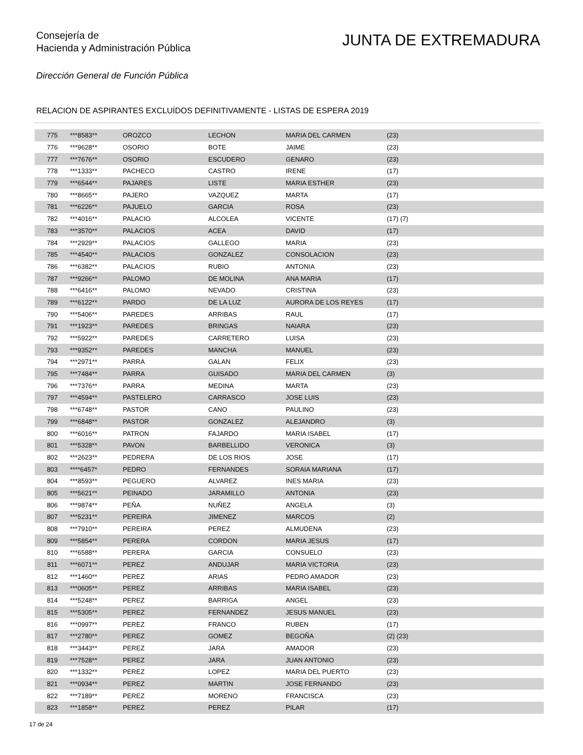Consejería de
Hacienda y Administración Pública
JUNTA DE EXTREMADURA
Dirección General de Función Pública
RELACION DE ASPIRANTES EXCLUÍDOS DEFINITIVAMENTE - LISTAS DE ESPERA 2019
| 775 | ***8583** | OROZCO | LECHON | MARIA DEL CARMEN | (23) |
| 776 | ***9628** | OSORIO | BOTE | JAIME | (23) |
| 777 | ***7676** | OSORIO | ESCUDERO | GENARO | (23) |
| 778 | ***1333** | PACHECO | CASTRO | IRENE | (17) |
| 779 | ***6544** | PAJARES | LISTE | MARIA ESTHER | (23) |
| 780 | ***8665** | PAJERO | VAZQUEZ | MARTA | (17) |
| 781 | ***6226** | PAJUELO | GARCIA | ROSA | (23) |
| 782 | ***4016** | PALACIO | ALCOLEA | VICENTE | (17) (7) |
| 783 | ***3570** | PALACIOS | ACEA | DAVID | (17) |
| 784 | ***2929** | PALACIOS | GALLEGO | MARIA | (23) |
| 785 | ***4540** | PALACIOS | GONZALEZ | CONSOLACION | (23) |
| 786 | ***6382** | PALACIOS | RUBIO | ANTONIA | (23) |
| 787 | ***9266** | PALOMO | DE MOLINA | ANA MARIA | (17) |
| 788 | ***6416** | PALOMO | NEVADO | CRISTINA | (23) |
| 789 | ***6122** | PARDO | DE LA LUZ | AURORA DE LOS REYES | (17) |
| 790 | ***5406** | PAREDES | ARRIBAS | RAUL | (17) |
| 791 | ***1923** | PAREDES | BRINGAS | NAIARA | (23) |
| 792 | ***5922** | PAREDES | CARRETERO | LUISA | (23) |
| 793 | ***9352** | PAREDES | MANCHA | MANUEL | (23) |
| 794 | ***2971** | PARRA | GALAN | FELIX | (23) |
| 795 | ***7484** | PARRA | GUISADO | MARIA DEL CARMEN | (3) |
| 796 | ***7376** | PARRA | MEDINA | MARTA | (23) |
| 797 | ***4594** | PASTELERO | CARRASCO | JOSE LUIS | (23) |
| 798 | ***6748** | PASTOR | CANO | PAULINO | (23) |
| 799 | ***6848** | PASTOR | GONZALEZ | ALEJANDRO | (3) |
| 800 | ***6016** | PATRON | FAJARDO | MARIA ISABEL | (17) |
| 801 | ***5328** | PAVON | BARBELLIDO | VERONICA | (3) |
| 802 | ***2623** | PEDRERA | DE LOS RIOS | JOSE | (17) |
| 803 | ****6457* | PEDRO | FERNANDES | SORAIA MARIANA | (17) |
| 804 | ***8593** | PEGUERO | ALVAREZ | INES MARIA | (23) |
| 805 | ***5621** | PEINADO | JARAMILLO | ANTONIA | (23) |
| 806 | ***9874** | PEÑA | NUÑEZ | ANGELA | (3) |
| 807 | ***5231** | PEREIRA | JIMENEZ | MARCOS | (2) |
| 808 | ***7910** | PEREIRA | PEREZ | ALMUDENA | (23) |
| 809 | ***5854** | PERERA | CORDON | MARIA JESUS | (17) |
| 810 | ***6588** | PERERA | GARCIA | CONSUELO | (23) |
| 811 | ***6071** | PEREZ | ANDUJAR | MARIA VICTORIA | (23) |
| 812 | ***1460** | PEREZ | ARIAS | PEDRO AMADOR | (23) |
| 813 | ***0605** | PEREZ | ARRIBAS | MARIA ISABEL | (23) |
| 814 | ***5248** | PEREZ | BARRIGA | ANGEL | (23) |
| 815 | ***5305** | PEREZ | FERNANDEZ | JESUS MANUEL | (23) |
| 816 | ***0997** | PEREZ | FRANCO | RUBEN | (17) |
| 817 | ***2780** | PEREZ | GOMEZ | BEGOÑA | (2) (23) |
| 818 | ***3443** | PEREZ | JARA | AMADOR | (23) |
| 819 | ***7528** | PEREZ | JARA | JUAN ANTONIO | (23) |
| 820 | ***1332** | PEREZ | LOPEZ | MARIA DEL PUERTO | (23) |
| 821 | ***0934** | PEREZ | MARTIN | JOSE FERNANDO | (23) |
| 822 | ***7189** | PEREZ | MORENO | FRANCISCA | (23) |
| 823 | ***1858** | PEREZ | PEREZ | PILAR | (17) |
17 de 24